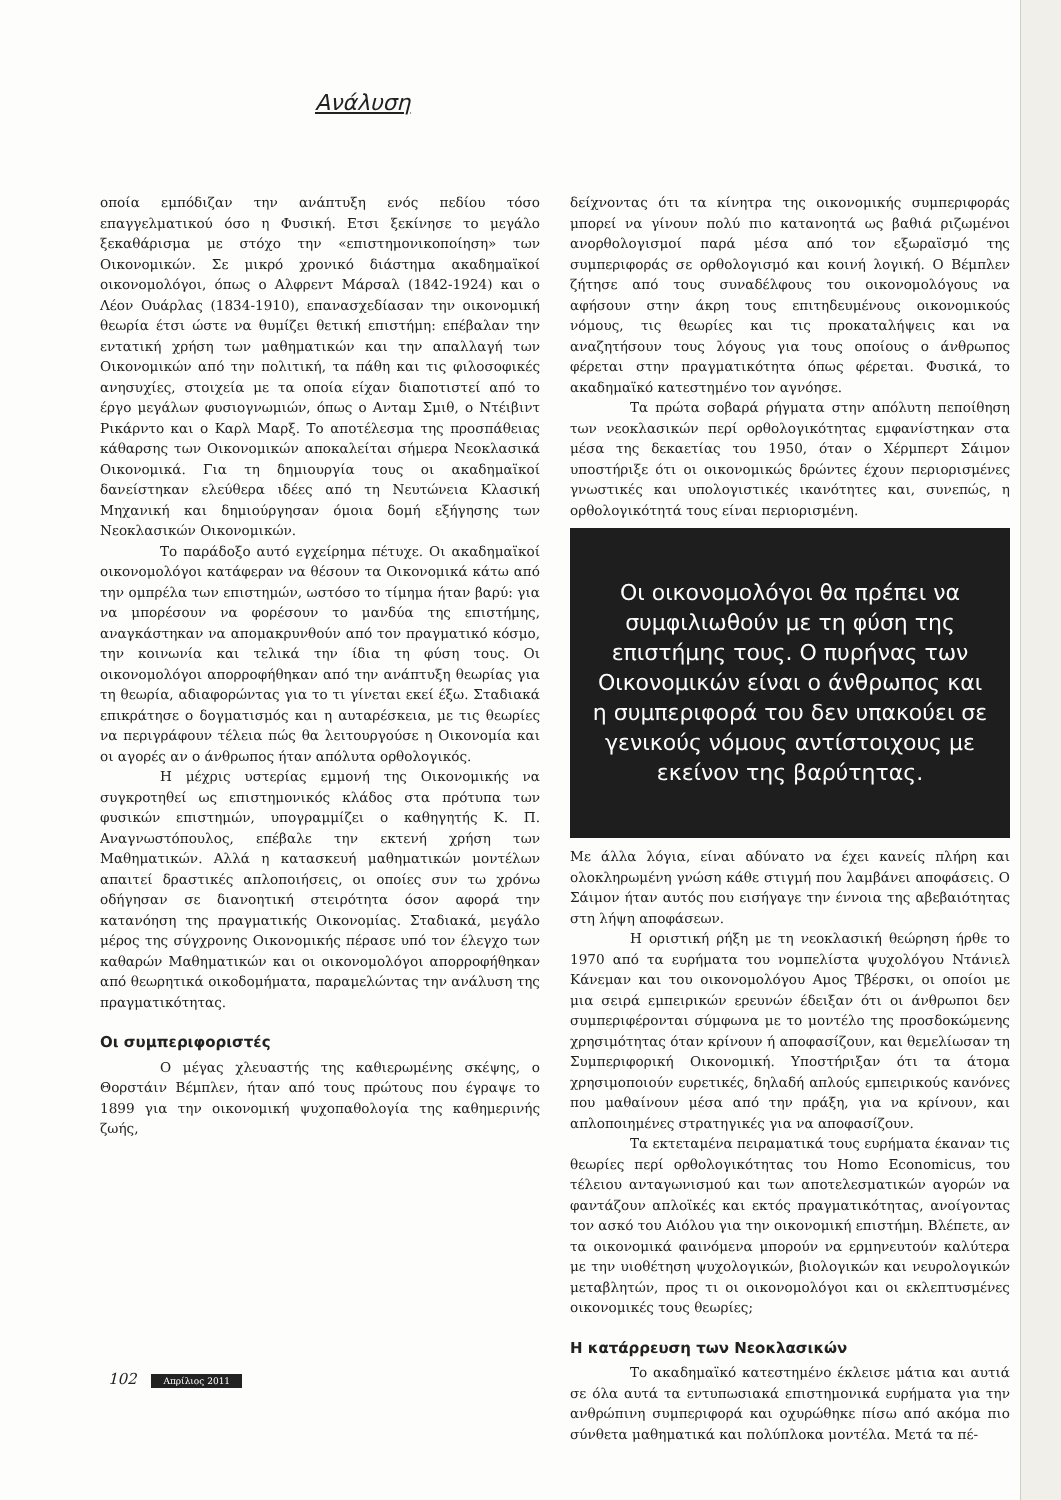Ανάλυση
οποία εμπόδιζαν την ανάπτυξη ενός πεδίου τόσο επαγγελματικού όσο η Φυσική. Ετσι ξεκίνησε το μεγάλο ξεκαθάρισμα με στόχο την «επιστημονικοποίηση» των Οικονομικών. Σε μικρό χρονικό διάστημα ακαδημαϊκοί οικονομολόγοι, όπως ο Αλφρεντ Μάρσαλ (1842-1924) και ο Λέον Ουάρλας (1834-1910), επανασχεδίασαν την οικονομική θεωρία έτσι ώστε να θυμίζει θετική επιστήμη: επέβαλαν την εντατική χρήση των μαθηματικών και την απαλλαγή των Οικονομικών από την πολιτική, τα πάθη και τις φιλοσοφικές ανησυχίες, στοιχεία με τα οποία είχαν διαποτιστεί από το έργο μεγάλων φυσιογνωμιών, όπως ο Ανταμ Σμιθ, ο Ντέιβιντ Ρικάρντο και ο Καρλ Μαρξ. Το αποτέλεσμα της προσπάθειας κάθαρσης των Οικονομικών αποκαλείται σήμερα Νεοκλασικά Οικονομικά. Για τη δημιουργία τους οι ακαδημαϊκοί δανείστηκαν ελεύθερα ιδέες από τη Νευτώνεια Κλασική Μηχανική και δημιούργησαν όμοια δομή εξήγησης των Νεοκλασικών Οικονομικών.
Το παράδοξο αυτό εγχείρημα πέτυχε. Οι ακαδημαϊκοί οικονομολόγοι κατάφεραν να θέσουν τα Οικονομικά κάτω από την ομπρέλα των επιστημών, ωστόσο το τίμημα ήταν βαρύ: για να μπορέσουν να φορέσουν το μανδύα της επιστήμης, αναγκάστηκαν να απομακρυνθούν από τον πραγματικό κόσμο, την κοινωνία και τελικά την ίδια τη φύση τους. Οι οικονομολόγοι απορροφήθηκαν από την ανάπτυξη θεωρίας για τη θεωρία, αδιαφορώντας για το τι γίνεται εκεί έξω. Σταδιακά επικράτησε ο δογματισμός και η αυταρέσκεια, με τις θεωρίες να περιγράφουν τέλεια πώς θα λειτουργούσε η Οικονομία και οι αγορές αν ο άνθρωπος ήταν απόλυτα ορθολογικός.
Η μέχρις υστερίας εμμονή της Οικονομικής να συγκροτηθεί ως επιστημονικός κλάδος στα πρότυπα των φυσικών επιστημών, υπογραμμίζει ο καθηγητής Κ. Π. Αναγνωστόπουλος, επέβαλε την εκτενή χρήση των Μαθηματικών. Αλλά η κατασκευή μαθηματικών μοντέλων απαιτεί δραστικές απλοποιήσεις, οι οποίες συν τω χρόνω οδήγησαν σε διανοητική στειρότητα όσον αφορά την κατανόηση της πραγματικής Οικονομίας. Σταδιακά, μεγάλο μέρος της σύγχρονης Οικονομικής πέρασε υπό τον έλεγχο των καθαρών Μαθηματικών και οι οικονομολόγοι απορροφήθηκαν από θεωρητικά οικοδομήματα, παραμελώντας την ανάλυση της πραγματικότητας.
Οι συμπεριφοριστές
Ο μέγας χλευαστής της καθιερωμένης σκέψης, ο Θορστάιν Βέμπλεν, ήταν από τους πρώτους που έγραψε το 1899 για την οικονομική ψυχοπαθολογία της καθημερινής ζωής,
δείχνοντας ότι τα κίνητρα της οικονομικής συμπεριφοράς μπορεί να γίνουν πολύ πιο κατανοητά ως βαθιά ριζωμένοι ανορθολογισμοί παρά μέσα από τον εξωραϊσμό της συμπεριφοράς σε ορθολογισμό και κοινή λογική. Ο Βέμπλεν ζήτησε από τους συναδέλφους του οικονομολόγους να αφήσουν στην άκρη τους επιτηδευμένους οικονομικούς νόμους, τις θεωρίες και τις προκαταλήψεις και να αναζητήσουν τους λόγους για τους οποίους ο άνθρωπος φέρεται στην πραγματικότητα όπως φέρεται. Φυσικά, το ακαδημαϊκό κατεστημένο τον αγνόησε.
Τα πρώτα σοβαρά ρήγματα στην απόλυτη πεποίθηση των νεοκλασικών περί ορθολογικότητας εμφανίστηκαν στα μέσα της δεκαετίας του 1950, όταν ο Χέρμπερτ Σάιμον υποστήριξε ότι οι οικονομικώς δρώντες έχουν περιορισμένες γνωστικές και υπολογιστικές ικανότητες και, συνεπώς, η ορθολογικότητά τους είναι περιορισμένη.
Οι οικονομολόγοι θα πρέπει να συμφιλιωθούν με τη φύση της επιστήμης τους. Ο πυρήνας των Οικονομικών είναι ο άνθρωπος και η συμπεριφορά του δεν υπακούει σε γενικούς νόμους αντίστοιχους με εκείνον της βαρύτητας.
Με άλλα λόγια, είναι αδύνατο να έχει κανείς πλήρη και ολοκληρωμένη γνώση κάθε στιγμή που λαμβάνει αποφάσεις. Ο Σάιμον ήταν αυτός που εισήγαγε την έννοια της αβεβαιότητας στη λήψη αποφάσεων.
Η οριστική ρήξη με τη νεοκλασική θεώρηση ήρθε το 1970 από τα ευρήματα του νομπελίστα ψυχολόγου Ντάνιελ Κάνεμαν και του οικονομολόγου Αμος Τβέρσκι, οι οποίοι με μια σειρά εμπειρικών ερευνών έδειξαν ότι οι άνθρωποι δεν συμπεριφέρονται σύμφωνα με το μοντέλο της προσδοκώμενης χρησιμότητας όταν κρίνουν ή αποφασίζουν, και θεμελίωσαν τη Συμπεριφορική Οικονομική. Υποστήριξαν ότι τα άτομα χρησιμοποιούν ευρετικές, δηλαδή απλούς εμπειρικούς κανόνες που μαθαίνουν μέσα από την πράξη, για να κρίνουν, και απλοποιημένες στρατηγικές για να αποφασίζουν.
Τα εκτεταμένα πειραματικά τους ευρήματα έκαναν τις θεωρίες περί ορθολογικότητας του Homo Economicus, του τέλειου ανταγωνισμού και των αποτελεσματικών αγορών να φαντάζουν απλοϊκές και εκτός πραγματικότητας, ανοίγοντας τον ασκό του Αιόλου για την οικονομική επιστήμη. Βλέπετε, αν τα οικονομικά φαινόμενα μπορούν να ερμηνευτούν καλύτερα με την υιοθέτηση ψυχολογικών, βιολογικών και νευρολογικών μεταβλητών, προς τι οι οικονομολόγοι και οι εκλεπτυσμένες οικονομικές τους θεωρίες;
Η κατάρρευση των Νεοκλασικών
Το ακαδημαϊκό κατεστημένο έκλεισε μάτια και αυτιά σε όλα αυτά τα εντυπωσιακά επιστημονικά ευρήματα για την ανθρώπινη συμπεριφορά και οχυρώθηκε πίσω από ακόμα πιο σύνθετα μαθηματικά και πολύπλοκα μοντέλα. Μετά τα πέ-
102 Απρίλιος 2011